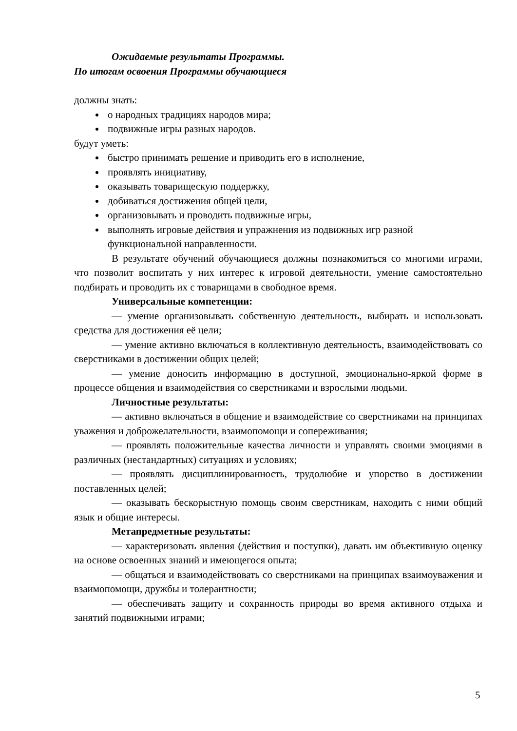Ожидаемые результаты Программы.
По итогам освоения Программы обучающиеся
должны знать:
о народных традициях народов мира;
подвижные игры разных народов.
будут уметь:
быстро принимать решение и приводить его в исполнение,
проявлять инициативу,
оказывать товарищескую поддержку,
добиваться достижения общей цели,
организовывать и проводить подвижные игры,
выполнять игровые действия и упражнения из подвижных игр разной функциональной направленности.
В результате обучений обучающиеся должны познакомиться со многими играми, что позволит воспитать у них интерес к игровой деятельности, умение самостоятельно подбирать и проводить их с товарищами в свободное время.
Универсальные компетенции:
— умение организовывать собственную деятельность, выбирать и использовать средства для достижения её цели;
— умение активно включаться в коллективную деятельность, взаимодействовать со сверстниками в достижении общих целей;
— умение доносить информацию в доступной, эмоционально-яркой форме в процессе общения и взаимодействия со сверстниками и взрослыми людьми.
Личностные результаты:
— активно включаться в общение и взаимодействие со сверстниками на принципах уважения и доброжелательности, взаимопомощи и сопереживания;
— проявлять положительные качества личности и управлять своими эмоциями в различных (нестандартных) ситуациях и условиях;
— проявлять дисциплинированность, трудолюбие и упорство в достижении поставленных целей;
— оказывать бескорыстную помощь своим сверстникам, находить с ними общий язык и общие интересы.
Метапредметные результаты:
— характеризовать явления (действия и поступки), давать им объективную оценку на основе освоенных знаний и имеющегося опыта;
— общаться и взаимодействовать со сверстниками на принципах взаимоуважения и взаимопомощи, дружбы и толерантности;
— обеспечивать защиту и сохранность природы во время активного отдыха и занятий подвижными играми;
5